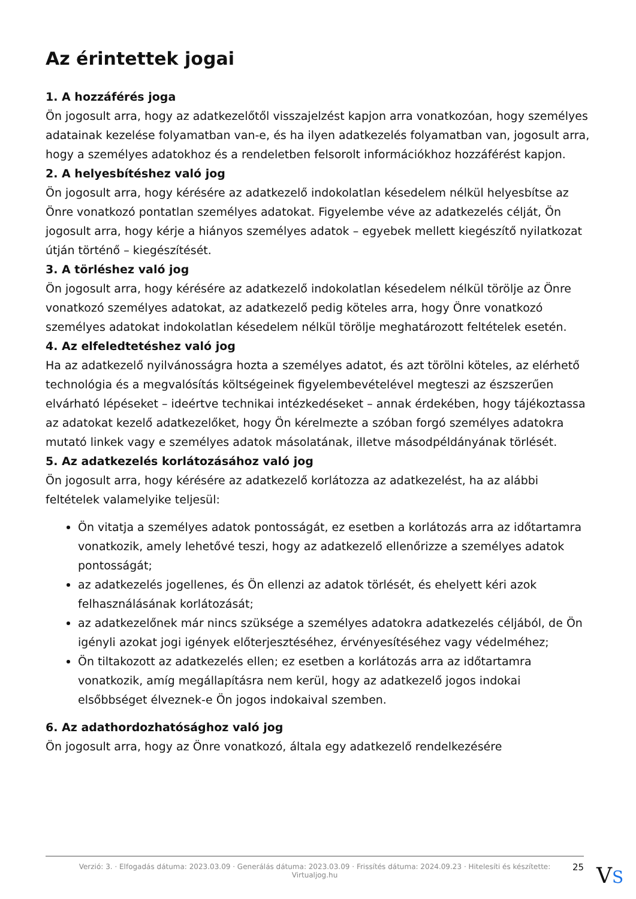Az érintettek jogai
1. A hozzáférés joga
Ön jogosult arra, hogy az adatkezelőtől visszajelzést kapjon arra vonatkozóan, hogy személyes adatainak kezelése folyamatban van-e, és ha ilyen adatkezelés folyamatban van, jogosult arra, hogy a személyes adatokhoz és a rendeletben felsorolt információkhoz hozzáférést kapjon.
2. A helyesbítéshez való jog
Ön jogosult arra, hogy kérésére az adatkezelő indokolatlan késedelem nélkül helyesbítse az Önre vonatkozó pontatlan személyes adatokat. Figyelembe véve az adatkezelés célját, Ön jogosult arra, hogy kérje a hiányos személyes adatok – egyebek mellett kiegészítő nyilatkozat útján történő – kiegészítését.
3. A törléshez való jog
Ön jogosult arra, hogy kérésére az adatkezelő indokolatlan késedelem nélkül törölje az Önre vonatkozó személyes adatokat, az adatkezelő pedig köteles arra, hogy Önre vonatkozó személyes adatokat indokolatlan késedelem nélkül törölje meghatározott feltételek esetén.
4. Az elfeledtetéshez való jog
Ha az adatkezelő nyilvánosságra hozta a személyes adatot, és azt törölni köteles, az elérhető technológia és a megvalósítás költségeinek figyelembevételével megteszi az észszerűen elvárható lépéseket – ideértve technikai intézkedéseket – annak érdekében, hogy tájékoztassa az adatokat kezelő adatkezelőket, hogy Ön kérelmezte a szóban forgó személyes adatokra mutató linkek vagy e személyes adatok másolatának, illetve másodpéldányának törlését.
5. Az adatkezelés korlátozásához való jog
Ön jogosult arra, hogy kérésére az adatkezelő korlátozza az adatkezelést, ha az alábbi feltételek valamelyike teljesül:
Ön vitatja a személyes adatok pontosságát, ez esetben a korlátozás arra az időtartamra vonatkozik, amely lehetővé teszi, hogy az adatkezelő ellenőrizze a személyes adatok pontosságát;
az adatkezelés jogellenes, és Ön ellenzi az adatok törlését, és ehelyett kéri azok felhasználásának korlátozását;
az adatkezelőnek már nincs szüksége a személyes adatokra adatkezelés céljából, de Ön igényli azokat jogi igények előterjesztéséhez, érvényesítéséhez vagy védelméhez;
Ön tiltakozott az adatkezelés ellen; ez esetben a korlátozás arra az időtartamra vonatkozik, amíg megállapításra nem kerül, hogy az adatkezelő jogos indokai elsőbbséget élveznek-e Ön jogos indokaival szemben.
6. Az adathordozhatósághoz való jog
Ön jogosult arra, hogy az Önre vonatkozó, általa egy adatkezelő rendelkezésére
Verzió: 3. · Elfogadás dátuma: 2023.03.09 · Generálás dátuma: 2023.03.09 · Frissítés dátuma: 2024.09.23 · Hitelesíti és készítette:
Virtualjog.hu
25 VS